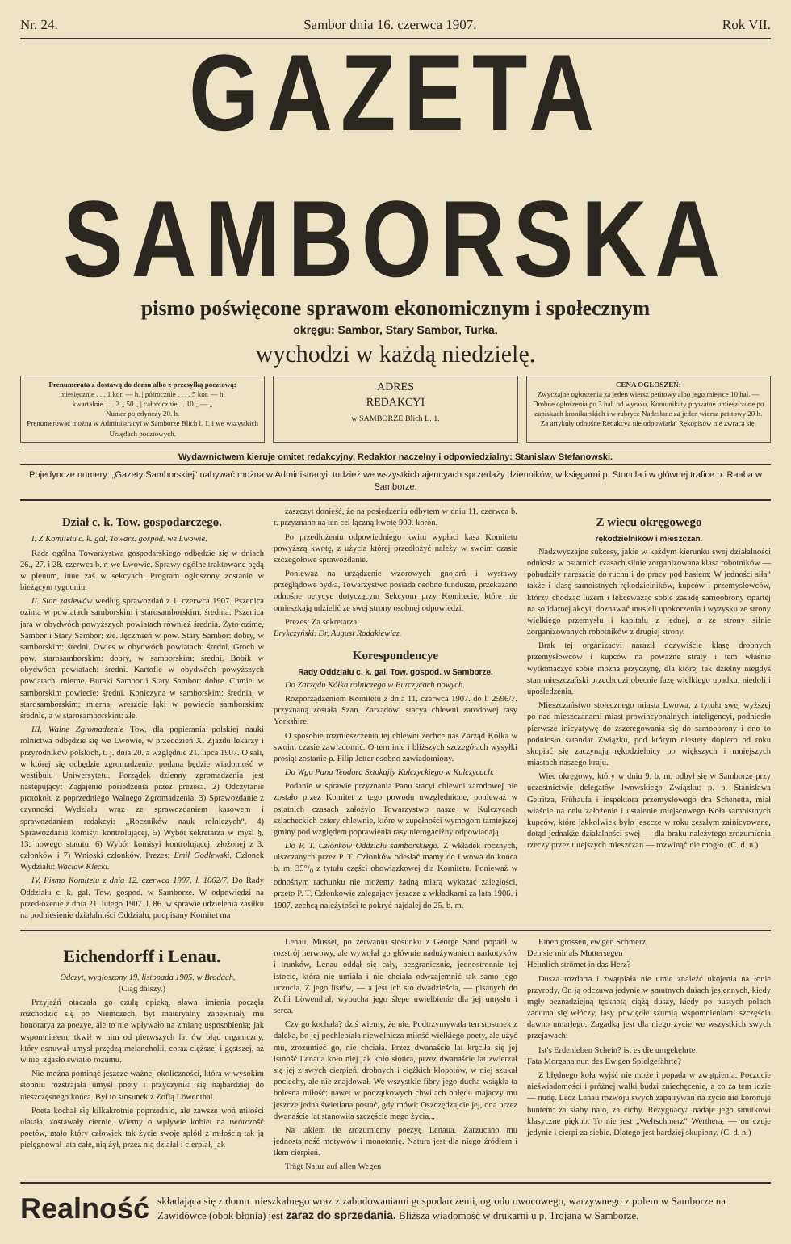Nr. 24. Sambor dnia 16. czerwca 1907. Rok VII.
GAZETA SAMBORSKA
pismo poświęcone sprawom ekonomicznym i społecznym
okręgu: Sambor, Stary Sambor, Turka.
wychodzi w każdą niedzielę.
Prenumerata z dostawą do domu albo z przesyłką pocztową:
miesięcznie . . . 1 kor. — h. | półrocznie . . . . 5 kor. — h.
kwartalnie . . . 2 „ 50 „ | całorocznie . . 10 „ — „
Numer pojedynczy 20. h.
Prenumerować można w Administracyi w Samborze Blich l. 1. i we wszystkich Urzędach pocztowych.
ADRES
REDAKCYI
w SAMBORZE Blich L. 1.
CENA OGŁOSZEŃ:
Zwyczajne ogłoszenia za jeden wiersz petitowy albo jego miejsce 10 hal. — Drobne ogłoszenia po 3 hal. od wyrazu. Komunikaty prywatne umieszczone po zapiskach kronikarskich i w rubryce Nadesłane za jeden wiersz petitowy 20 h. Za artykuły odnośne Redakcya nie odpowiada. Rękopisów nie zwraca się.
Wydawnictwem kieruje omitet redakcyjny. Redaktor naczelny i odpowiedzialny: Stanisław Stefanowski.
Pojedyncze numery: „Gazety Samborskiej“ nabywać można w Administracyi, tudzież we wszystkich ajencyach sprzedaży dzienników, w księgarni p. Stoncla i w głównej trafice p. Raaba w Samborze.
Dział c. k. Tow. gospodarczego.
I. Z Komitetu c. k. gal. Towarz. gospod. we Lwowie.
Rada ogólna Towarzystwa gospodarskiego odbędzie się w dniach 26., 27. i 28. czerwca b. r. we Lwowie. Sprawy ogólne traktowane będą w plenum, inne zaś w sekcyach. Program ogłoszony zostanie w bieżącym tygodniu.
II. Stan zasiewów według sprawozdań z 1. czerwca 1907. Pszenica ozima w powiatach samborskim i starosamborskim: średnia. Pszenica jara w obydwóch powyższych powiatach również średnia. Żyto ozime, Sambor i Stary Sambor: złe. Jęczmień w pow. Stary Sambor: dobry, w samborskim: średni. Owies w obydwóch powiatach: średni. Groch w pow. starosamborskim: dobry, w samborskim: średni. Bobik w obydwóch powiatach: średni. Kartofle w obydwóch powyższych powiatach: mierne. Buraki Sambor i Stary Sambor: dobre. Chmiel w samborskim powiecie: średni. Koniczyna w samborskim: średnia, w starosamborskim: mierna, wreszcie łąki w powiecie samborskim: średnie, a w starosamborskim: złe.
III. Walne Zgromadzenie Tow. dla popierania polskiej nauki rolnictwa odbędzie się we Lwowie, w przeddzień X. Zjazdu lekarzy i przyrodników polskich, t. j. dnia 20. a względnie 21. lipca 1907. O sali, w której się odbędzie zgromadzenie, podana będzie wiadomość w westibulu Uniwersytetu. Porządek dzienny zgromadzenia jest następujący: Zagajenie posiedzenia przez prezesa. 2) Odczytanie protokołu z poprzedniego Walnego Zgromadzenia. 3) Sprawozdanie z czynności Wydziału wraz ze sprawozdaniem kasowem i sprawozdaniem redakcyi: „Roczników nauk rolniczych“. 4) Sprawozdanie komisyi kontrolującej, 5) Wybór sekretarza w myśl §. 13. nowego statutu. 6) Wybór komisyi kontrolującej, złożonej z 3. członków i 7) Wnioski członków. Prezes: Emil Godlewski. Członek Wydziału: Wacław Klecki.
IV. Pismo Komitetu z dnia 12. czerwca 1907. l. 1062/7. Do Rady Oddziału c. k. gal. Tow. gospod. w Samborze. W odpowiedzi na przedłożenie z dnia 21. lutego 1907. l. 86. w sprawie udzielenia zasiłku na podniesienie działalności Oddziału, podpisany Komitet ma
zaszczyt donieść, że na posiedzeniu odbytem w dniu 11. czerwca b. r. przyznano na ten cel łączną kwotę 900. koron.
Po przedłożeniu odpowiedniego kwitu wypłaci kasa Komitetu powyższą kwotę, z użycia której przedłożyć należy w swoim czasie szczegółowe sprawozdanie.
Ponieważ na urządzenie wzorowych gnojarń i wystawy przeglądowe bydła, Towarzystwo posiada osobne fundusze, przekazano odnośne petycye dotyczącym Sekcyom przy Komitecie, które nie omieszkają udzielić ze swej strony osobnej odpowiedzi.
Prezes: Za sekretarza:
Brykczyński. Dr. August Rodakiewicz.
Korespondencye
Rady Oddziału c. k. gal. Tow. gospod. w Samborze.
Do Zarządu Kółka rolniczego w Burczycach nowych.
Rozporządzeniem Komitetu z dnia 11. czerwca 1907. do l. 2596/7. przyznaną została Szan. Zarządowi stacya chlewni zarodowej rasy Yorkshire.
O sposobie rozmieszczenia tej chlewni zechce nas Zarząd Kółka w swoim czasie zawiadomić. O terminie i bliższych szczegółach wysyłki prosiąt zostanie p. Filip Jetter osobno zawiadomiony.
Do Wgo Pana Teodora Sztokajły Kulczyckiego w Kulczycach.
Podanie w sprawie przyznania Panu stacyi chlewni zarodowej nie zostało przez Komitet z tego powodu uwzględnione, ponieważ w ostatnich czasach założyło Towarzystwo nasze w Kulczycach szlacheckich cztery chlewnie, które w zupełności wymogom tamtejszej gminy pod względem poprawienia rasy nierogaciźny odpowiadają.
Do P. T. Członków Oddziału samborskiego. Z wkładek rocznych, uiszczanych przez P. T. Członków odesłać mamy do Lwowa do końca b. m. 35°/<sub>0</sub> z tytułu części obowiązkowej dla Komitetu. Ponieważ w odnośnym rachunku nie możemy żadną miarą wykazać zaległości, przeto P. T. Członkowie zalegający jeszcze z wkładkami za lata 1906. i 1907. zechcą należytości te pokryć najdalej do 25. b. m.
Z wiecu okręgowego
rękodzielników i mieszczan.
Nadzwyczajne sukcesy, jakie w każdym kierunku swej działalności odniosła w ostatnich czasach silnie zorganizowana klasa robotników — pobudziły nareszcie do ruchu i do pracy pod hasłem: W jedności siła“ także i klasę samoistnych rękodzielników, kupców i przemysłowców, którzy chodząc luzem i lekceważąc sobie zasadę samoobrony opartej na solidarnej akcyi, doznawać musieli upokorzenia i wyzysku ze strony wielkiego przemysłu i kapitału z jednej, a ze strony silnie zorganizowanych robotników z drugiej strony.
Brak tej organizacyi naraził oczywiście klasę drobnych przemysłowców i kupców na poważne straty i tem właśnie wytłomaczyć sobie można przyczynę, dla której tak dzielny niegdyś stan mieszczański przechodzi obecnie fazę wielkiego upadku, niedoli i upośledzenia.
Mieszczaństwo stołecznego miasta Lwowa, z tytułu swej wyższej po nad mieszczanami miast prowincyonalnych inteligencyi, podniosło pierwsze inicyatywę do zszeregowania się do samoobrony i ono to podniosło sztandar Związku, pod którym niestety dopiero od roku skupiać się zaczynają rękodzielnicy po większych i mniejszych miastach naszego kraju.
Wiec okręgowy, który w dniu 9. b. m. odbył się w Samborze przy uczestnictwie delegatów lwowskiego Związku: p. p. Stanisława Getritza, Frühaufa i inspektora przemysłowego dra Schenetta, miał właśnie na celu założenie i ustalenie miejscowego Koła samoistnych kupców, które jakkolwiek było jeszcze w roku zeszłym zainicyowane, dotąd jednakże działalności swej — dla braku należytego zrozumienia rzeczy przez tutejszych mieszczan — rozwinąć nie mogło. (C. d. n.)
Eichendorff i Lenau.
Odczyt, wygłoszony 19. listopada 1905. w Brodach.
(Ciąg dalszy.)
Przyjaźń otaczała go czułą opieką, sława imienia poczęła rozchodzić się po Niemczech, byt materyalny zapewniały mu honorarya za poezye, ale to nie wpływało na zmianę usposobienia; jak wspomniałem, tkwił w nim od pierwszych lat ów błąd organiczny, który osnuwał umysł przędzą melancholii, coraz cięższej i gęstszej, aż w niej zgasło światło rozumu.
Nie można pominąć jeszcze ważnej okoliczności, która w wysokim stopniu rozstrajała umysł poety i przyczyniła się najbardziej do nieszczęsnego końca. Był to stosunek z Zofią Löwenthal.
Poeta kochał się kilkakrotnie poprzednio, ale zawsze woń miłości ulatała, zostawały ciernie. Wiemy o wpływie kobiet na twórczość poetów, mało który człowiek tak życie swoje splótł z miłością tak ją pielęgnował lata całe, nią żył, przez nią działał i cierpiał, jak
Lenau. Musset, po zerwaniu stosunku z George Sand popadł w rozstrój nerwowy, ale wywołał go głównie nadużywaniem narkotyków i trunków, Lenau oddał się cały, bezgranicznie, jednostronnie tej istocie, która nie umiała i nie chciała odwzajemnić tak samo jego uczucia. Z jego listów, — a jest ich sto dwadzieścia, — pisanych do Zofii Löwenthal, wybucha jego ślepe uwielbienie dla jej umysłu i serca.
Czy go kochała? dziś wiemy, że nie. Podtrzymywała ten stosunek z daleka, bo jej pochlebiała niewolnicza miłość wielkiego poety, ale użyć mu, zrozumieć go, nie chciała. Przez dwanaście lat kręciła się jej istność Lenaua koło niej jak koło słońca, przez dwanaście lat zwierzał się jej z swych cierpień, drobnych i ciężkich kłopotów, w niej szukał pociechy, ale nie znajdował. We wszystkie fibry jego ducha wsiąkła ta bolesna miłość: nawet w początkowych chwilach obłędu majaczy mu jeszcze jedna świetlana postać, gdy mówi: Oszczędzajcie jej, ona przez dwanaście lat stanowiła szczęście mego życia...
Na takiem tle zrozumiemy poezyę Lenaua. Zarzucano mu jednostajność motywów i monotonię. Natura jest dla niego źródłem i tłem cierpień.
Trägt Natur auf allen Wegen
Einen grossen, ew'gen Schmerz,
Den sie mir als Muttersegen
Heimlich strömet in das Herz?
Dusza rozdarta i zwątpiała nie umie znaleźć ukojenia na łonie przyrody. On ją odczuwa jedynie w smutnych dniach jesiennych, kiedy mgły beznadziejną tęsknotą ciążą duszy, kiedy po pustych polach zaduma się włóczy, lasy powiędłe szumią wspomnieniami szczęścia dawno umarłego. Zagadką jest dla niego życie we wszystkich swych przejawach:
Ist's Erdenleben Schein? ist es die umgekehrte
Fata Morgana nur, des Ew'gen Spielgefährte?
Z błędnego koła wyjść nie może i popada w zwątpienia. Poczucie nieświadomości i próżnej walki budzi zniechęcenie, a co za tem idzie — nudę. Lecz Lenau rozwoju swych zapatrywań na życie nie koronuje buntem: za słaby nato, za cichy. Rezygnacya nadaje jego smutkowi klasyczne piękno. To nie jest „Weltschmerz“ Werthera, — on czuje jedynie i cierpi za siebie. Dlatego jest bardziej skupiony. (C. d. n.)
Realność składająca się z domu mieszkalnego wraz z zabudowaniami gospodarczemi, ogrodu owocowego, warzywnego z polem w Samborze na Zawidówce (obok błonia) jest zaraz do sprzedania. Bliższa wiadomość w drukarni u p. Trojana w Samborze.